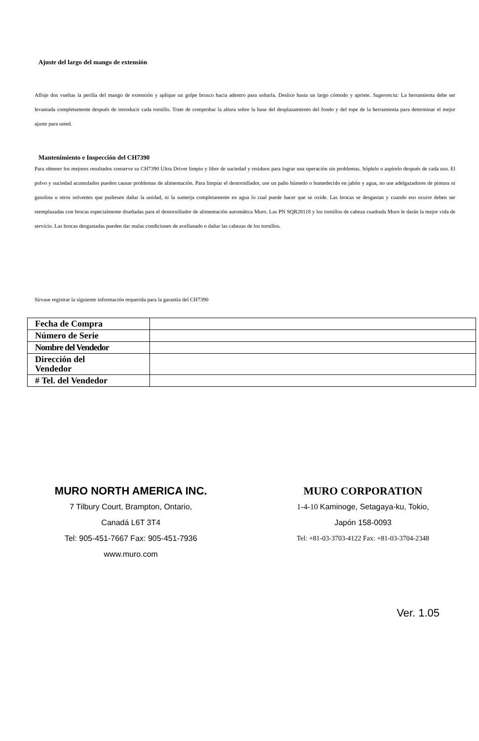Ajuste del largo del mango de extensión
Afloje dos vueltas la perilla del mango de extensión y aplique un golpe brusco hacia adentro para soltarla. Deslice hasta un largo cómodo y apriete. Sugerencia: La herramienta debe ser levantada completamente después de introducir cada tornillo. Trate de comprobar la altura sobre la base del desplazamiento del fondo y del tope de la herramienta para determinar el mejor ajuste para usted.
Mantenimiento e Inspección del CH7390
Para obtener los mejores resultados conserve su CH7390 Ultra Driver limpio y libre de suciedad y residuos para lograr una operación sin problemas. Sóplelo o aspírelo después de cada uso. El polvo y suciedad acumulados pueden causar problemas de alimentación. Para limpiar el destornillador, use un paño húmedo o humedecido en jabón y agua, no use adelgazadores de pintura ni gasolina u otros solventes que pudiesen dañar la unidad, ni la sumerja completamente en agua lo cual puede hacer que se oxide. Las brocas se desgastan y cuando eso ocurre deben ser reemplazadas con brocas especialmente diseñadas para el destornillador de alimentación automática Muro. Las PN SQR28118 y los tornillos de cabeza cuadrada Muro le darán la mejor vida de servicio. Las brocas desgastadas pueden dar malas condiciones de avellanado o dañar las cabezas de los tornillos.
Sírvase registrar la siguiente información requerida para la garantía del CH7390
| Fecha de Compra | |
| Número de Serie | |
| Nombre del Vendedor | |
| Dirección del Vendedor | |
| # Tel. del Vendedor | |
MURO NORTH AMERICA INC.
7 Tilbury Court, Brampton, Ontario,
Canadá L6T 3T4
Tel: 905-451-7667 Fax: 905-451-7936
www.muro.com
MURO CORPORATION
1-4-10 Kaminoge, Setagaya-ku, Tokio,
Japón 158-0093
Tel: +81-03-3703-4122 Fax: +81-03-3704-2348
Ver. 1.05